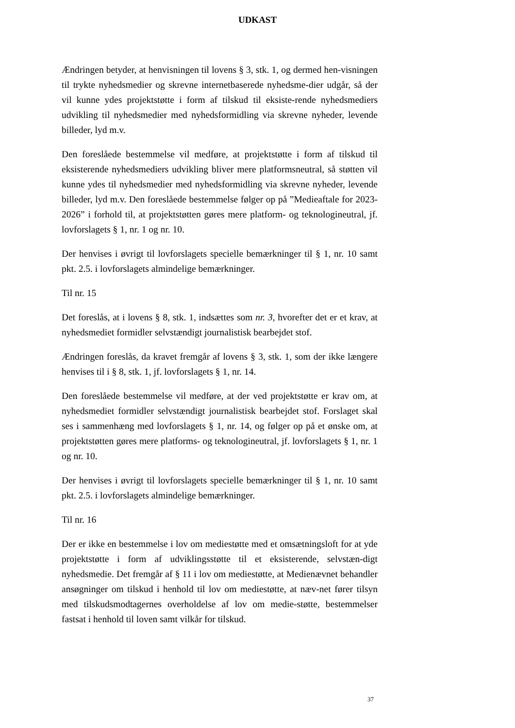UDKAST
Ændringen betyder, at henvisningen til lovens § 3, stk. 1, og dermed hen-visningen til trykte nyhedsmedier og skrevne internetbaserede nyhedsme-dier udgår, så der vil kunne ydes projektstøtte i form af tilskud til eksiste-rende nyhedsmediers udvikling til nyhedsmedier med nyhedsformidling via skrevne nyheder, levende billeder, lyd m.v.
Den foreslåede bestemmelse vil medføre, at projektstøtte i form af tilskud til eksisterende nyhedsmediers udvikling bliver mere platformsneutral, så støtten vil kunne ydes til nyhedsmedier med nyhedsformidling via skrevne nyheder, levende billeder, lyd m.v. Den foreslåede bestemmelse følger op på ”Medieaftale for 2023-2026” i forhold til, at projektstøtten gøres mere platform- og teknologineutral, jf. lovforslagets § 1, nr. 1 og nr. 10.
Der henvises i øvrigt til lovforslagets specielle bemærkninger til § 1, nr. 10 samt pkt. 2.5. i lovforslagets almindelige bemærkninger.
Til nr. 15
Det foreslås, at i lovens § 8, stk. 1, indsættes som nr. 3, hvorefter det er et krav, at nyhedsmediet formidler selvstændigt journalistisk bearbejdet stof.
Ændringen foreslås, da kravet fremgår af lovens § 3, stk. 1, som der ikke længere henvises til i § 8, stk. 1, jf. lovforslagets § 1, nr. 14.
Den foreslåede bestemmelse vil medføre, at der ved projektstøtte er krav om, at nyhedsmediet formidler selvstændigt journalistisk bearbejdet stof. Forslaget skal ses i sammenhæng med lovforslagets § 1, nr. 14, og følger op på et ønske om, at projektstøtten gøres mere platforms- og teknologineutral, jf. lovforslagets § 1, nr. 1 og nr. 10.
Der henvises i øvrigt til lovforslagets specielle bemærkninger til § 1, nr. 10 samt pkt. 2.5. i lovforslagets almindelige bemærkninger.
Til nr. 16
Der er ikke en bestemmelse i lov om mediestøtte med et omsætningsloft for at yde projektstøtte i form af udviklingsstøtte til et eksisterende, selvstæn-digt nyhedsmedie. Det fremgår af § 11 i lov om mediestøtte, at Medienævnet behandler ansøgninger om tilskud i henhold til lov om mediestøtte, at næv-net fører tilsyn med tilskudsmodtagernes overholdelse af lov om medie-støtte, bestemmelser fastsat i henhold til loven samt vilkår for tilskud.
37